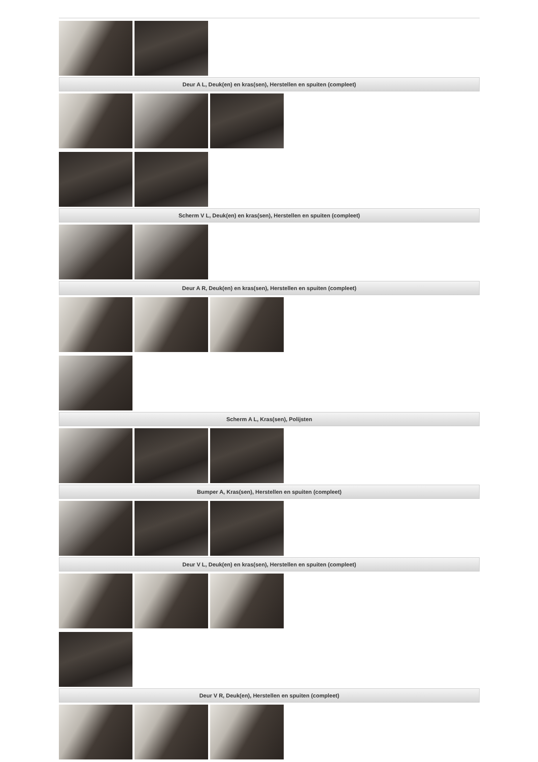Deur A L, Deuk(en) en kras(sen), Herstellen en spuiten (compleet)
Scherm V L, Deuk(en) en kras(sen), Herstellen en spuiten (compleet)
Deur A R, Deuk(en) en kras(sen), Herstellen en spuiten (compleet)
Scherm A L, Kras(sen), Polijsten
Bumper A, Kras(sen), Herstellen en spuiten (compleet)
Deur V L, Deuk(en) en kras(sen), Herstellen en spuiten (compleet)
Deur V R, Deuk(en), Herstellen en spuiten (compleet)